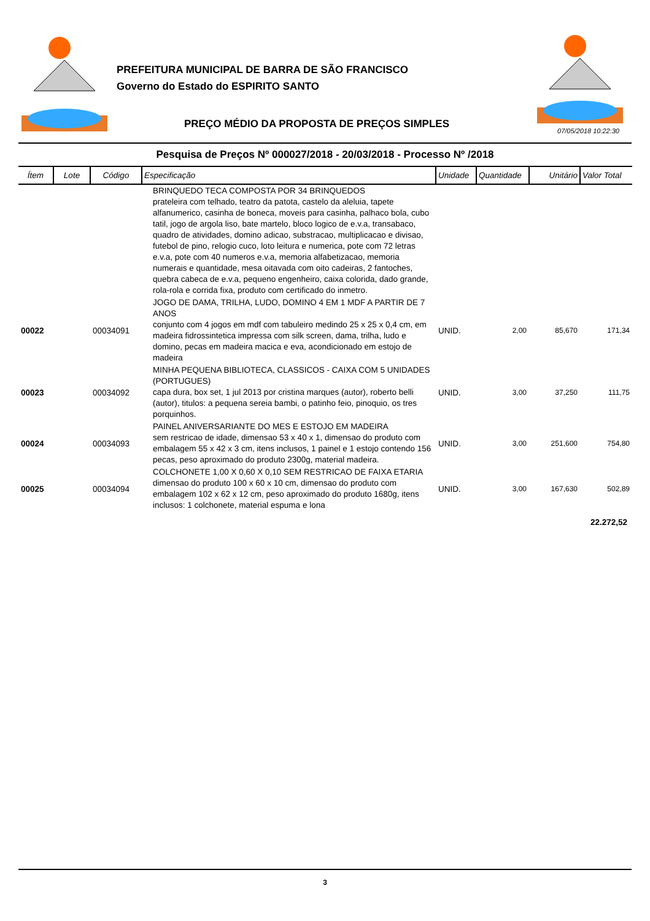PREFEITURA MUNICIPAL DE BARRA DE SÃO FRANCISCO
Governo do Estado do ESPIRITO SANTO
PREÇO MÉDIO DA PROPOSTA DE PREÇOS SIMPLES
07/05/2018 10:22:30
Pesquisa de Preços Nº 000027/2018 - 20/03/2018 - Processo Nº /2018
| Ítem | Lote | Código | Especificação | Unidade | Quantidade | Unitário | Valor Total |
| --- | --- | --- | --- | --- | --- | --- | --- |
| | | | BRINQUEDO TECA COMPOSTA POR 34 BRINQUEDOS prateleira com telhado, teatro da patota, castelo da aleluia, tapete alfanumerico, casinha de boneca, moveis para casinha, palhaco bola, cubo tatil, jogo de argola liso, bate martelo, bloco logico de e.v.a, transabaco, quadro de atividades, domino adicao, substracao, multiplicacao e divisao, futebol de pino, relogio cuco, loto leitura e numerica, pote com 72 letras e.v.a, pote com 40 numeros e.v.a, memoria alfabetizacao, memoria numerais e quantidade, mesa oitavada com oito cadeiras, 2 fantoches, quebra cabeca de e.v.a, pequeno engenheiro, caixa colorida, dado grande, rola-rola e corrida fixa, produto com certificado do inmetro. | | | | |
| 00022 | | 00034091 | JOGO DE DAMA, TRILHA, LUDO, DOMINO 4 EM 1 MDF A PARTIR DE 7 ANOS conjunto com 4 jogos em mdf com tabuleiro medindo 25 x 25 x 0,4 cm, em madeira fidrossintetica impressa com silk screen, dama, trilha, ludo e domino, pecas em madeira macica e eva, acondicionado em estojo de madeira | UNID. | 2,00 | 85,670 | 171,34 |
| 00023 | | 00034092 | MINHA PEQUENA BIBLIOTECA, CLASSICOS - CAIXA COM 5 UNIDADES (PORTUGUES) capa dura, box set, 1 jul 2013 por cristina marques (autor), roberto belli (autor), titulos: a pequena sereia bambi, o patinho feio, pinoquio, os tres porquinhos. | UNID. | 3,00 | 37,250 | 111,75 |
| 00024 | | 00034093 | PAINEL ANIVERSARIANTE DO MES E ESTOJO EM MADEIRA sem restricao de idade, dimensao 53 x 40 x 1, dimensao do produto com embalagem 55 x 42 x 3 cm, itens inclusos, 1 painel e 1 estojo contendo 156 pecas, peso aproximado do produto 2300g, material madeira. | UNID. | 3,00 | 251,600 | 754,80 |
| 00025 | | 00034094 | COLCHONETE 1,00 X 0,60 X 0,10 SEM RESTRICAO DE FAIXA ETARIA dimensao do produto 100 x 60 x 10 cm, dimensao do produto com embalagem 102 x 62 x 12 cm, peso aproximado do produto 1680g, itens inclusos: 1 colchonete, material espuma e lona | UNID. | 3,00 | 167,630 | 502,89 |
| 22.272,52 | | | | | | | |
3